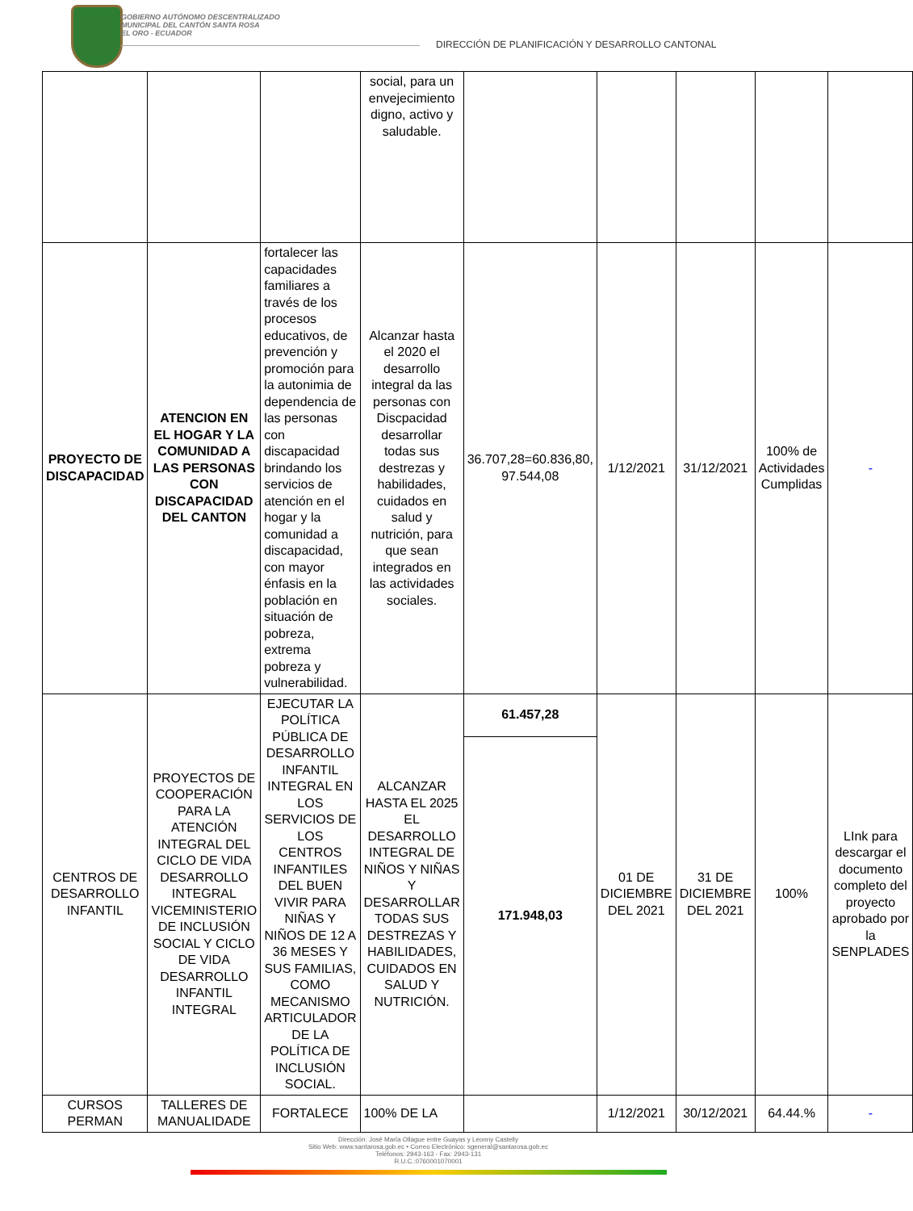GOBIERNO AUTÓNOMO DESCENTRALIZADO
MUNICIPAL DEL CANTÓN SANTA ROSA
EL ORO - ECUADOR
DIRECCIÓN DE PLANIFICACIÓN Y DESARROLLO CANTONAL
| | | | social, para un envejecimiento digno, activo y saludable. | | | | | |
| PROYECTO DE DISCAPACIDAD | ATENCION EN EL HOGAR Y LA COMUNIDAD A LAS PERSONAS CON DISCAPACIDAD DEL CANTON | fortalecer las capacidades familiares a través de los procesos educativos, de prevención y promoción para la autonimia de dependencia de las personas con discapacidad brindando los servicios de atención en el hogar y la comunidad a discapacidad, con mayor énfasis en la población en situación de pobreza, extrema pobreza y vulnerabilidad. | Alcanzar hasta el 2020 el desarrollo integral da las personas con Discpacidad desarrollar todas sus destrezas y habilidades, cuidados en salud y nutrición, para que sean integrados en las actividades sociales. | 36.707,28=60.836,80, 97.544,08 | 1/12/2021 | 31/12/2021 | 100% de Actividades Cumplidas | - |
| CENTROS DE DESARROLLO INFANTIL | PROYECTOS DE COOPERACIÓN PARA LA ATENCIÓN INTEGRAL DEL CICLO DE VIDA DESARROLLO INTEGRAL VICEMINISTERIO DE INCLUSIÓN SOCIAL Y CICLO DE VIDA DESARROLLO INFANTIL INTEGRAL | EJECUTAR LA POLÍTICA PÚBLICA DE DESARROLLO INFANTIL INTEGRAL EN LOS SERVICIOS DE LOS CENTROS INFANTILES DEL BUEN VIVIR PARA NIÑAS Y NIÑOS DE 12 A 36 MESES Y SUS FAMILIAS, COMO MECANISMO ARTICULADOR DE LA POLÍTICA DE INCLUSIÓN SOCIAL. | ALCANZAR HASTA EL 2025 EL DESARROLLO INTEGRAL DE NIÑOS Y NIÑAS Y DESARROLLAR TODAS SUS DESTREZAS Y HABILIDADES, CUIDADOS EN SALUD Y NUTRICIÓN. | 61.457,28 | 01 DE DICIEMBRE DEL 2021 | 31 DE DICIEMBRE DEL 2021 | 100% | LInk para descargar el documento completo del proyecto aprobado por la SENPLADES |
| | | | | 171.948,03 | | | | |
| CURSOS PERMAN | TALLERES DE MANUALIDADE | FORTALECE | 100% DE LA | | 1/12/2021 | 30/12/2021 | 64.44.% | - |
Dirección: José María Ollague entre Guayas y Leonny Castelly
Sitio Web: www.santarosa.gob.ec • Correo Electrónico: sgeneral@santarosa.gob.ec
Teléfonos: 2943-163 - Fax: 2943-131
R.U.C.:0760001070001